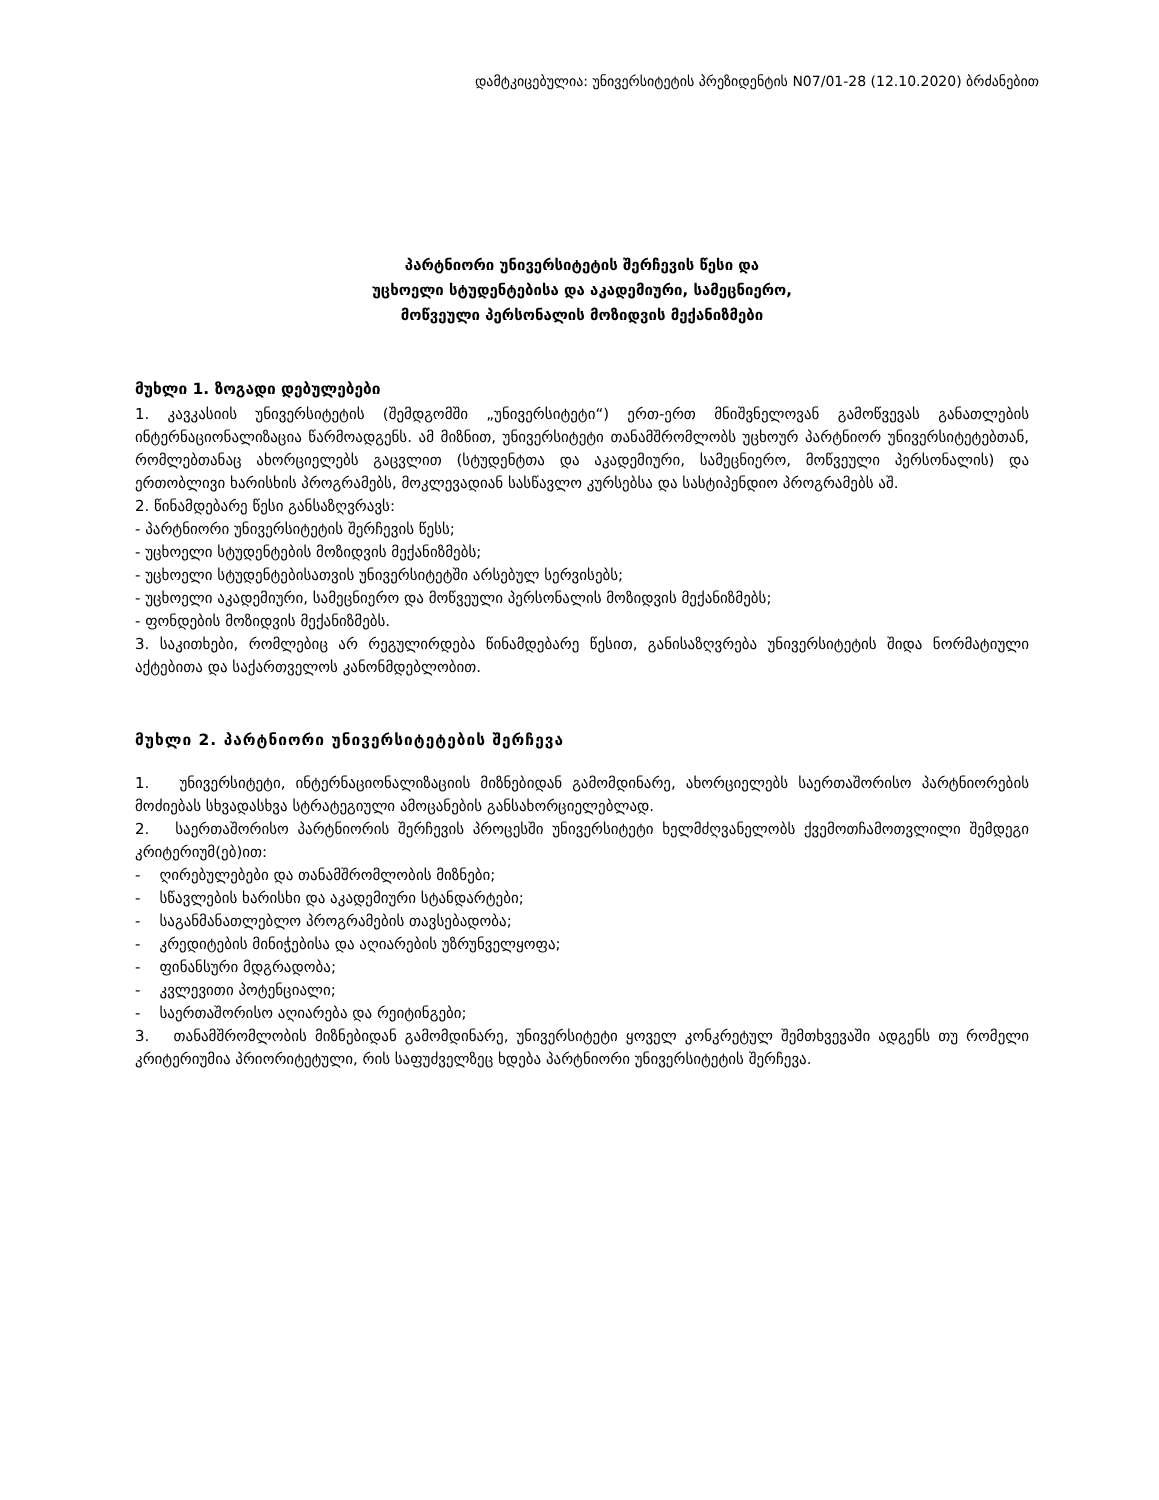დამტკიცებულია: უნივერსიტეტის პრეზიდენტის N07/01-28 (12.10.2020) ბრძანებით
პარტნიორი უნივერსიტეტის შერჩევის წესი და
უცხოელი სტუდენტებისა და აკადემიური, სამეცნიერო,
მოწვეული პერსონალის მოზიდვის მექანიზმები
მუხლი 1. ზოგადი დებულებები
1. კავკასიის უნივერსიტეტის (შემდგომში „უნივერსიტეტი“) ერთ-ერთ მნიშვნელოვან გამოწვევას განათლების ინტერნაციონალიზაცია წარმოადგენს. ამ მიზნით, უნივერსიტეტი თანამშრომლობს უცხოურ პარტნიორ უნივერსიტეტებთან, რომლებთანაც ახორციელებს გაცვლით (სტუდენტთა და აკადემიური, სამეცნიერო, მოწვეული პერსონალის) და ერთობლივი ხარისხის პროგრამებს, მოკლევადიან სასწავლო კურსებსა და სასტიპენდიო პროგრამებს აშ.
2. წინამდებარე წესი განსაზღვრავს:
- პარტნიორი უნივერსიტეტის შერჩევის წესს;
- უცხოელი სტუდენტების მოზიდვის მექანიზმებს;
- უცხოელი სტუდენტებისათვის უნივერსიტეტში არსებულ სერვისებს;
- უცხოელი აკადემიური, სამეცნიერო და მოწვეული პერსონალის მოზიდვის მექანიზმებს;
- ფონდების მოზიდვის მექანიზმებს.
3. საკითხები, რომლებიც არ რეგულირდება წინამდებარე წესით, განისაზღვრება უნივერსიტეტის შიდა ნორმატიული აქტებითა და საქართველოს კანონმდებლობით.
მუხლი 2. პარტნიორი უნივერსიტეტების შერჩევა
1. უნივერსიტეტი, ინტერნაციონალიზაციის მიზნებიდან გამომდინარე, ახორციელებს საერთაშორისო პარტნიორების მოძიებას სხვადასხვა სტრატეგიული ამოცანების განსახორციელებლად.
2. საერთაშორისო პარტნიორის შერჩევის პროცესში უნივერსიტეტი ხელმძღვანელობს ქვემოთჩამოთვლილი შემდეგი კრიტერიუმ(ებ)ით:
- ღირებულებები და თანამშრომლობის მიზნები;
- სწავლების ხარისხი და აკადემიური სტანდარტები;
- საგანმანათლებლო პროგრამების თავსებადობა;
- კრედიტების მინიჭებისა და აღიარების უზრუნველყოფა;
- ფინანსური მდგრადობა;
- კვლევითი პოტენციალი;
- საერთაშორისო აღიარება და რეიტინგები;
3. თანამშრომლობის მიზნებიდან გამომდინარე, უნივერსიტეტი ყოველ კონკრეტულ შემთხვევაში ადგენს თუ რომელი კრიტერიუმია პრიორიტეტული, რის საფუძველზეც ხდება პარტნიორი უნივერსიტეტის შერჩევა.